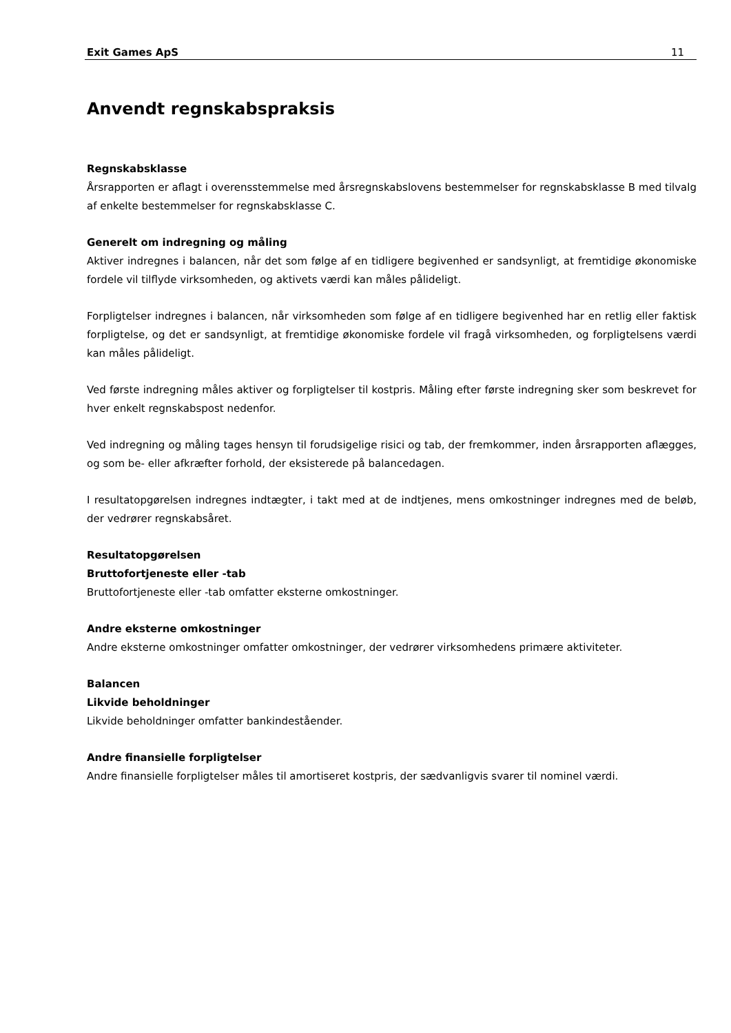Exit Games ApS 11
Anvendt regnskabspraksis
Regnskabsklasse
Årsrapporten er aflagt i overensstemmelse med årsregnskabslovens bestemmelser for regnskabsklasse B med tilvalg af enkelte bestemmelser for regnskabsklasse C.
Generelt om indregning og måling
Aktiver indregnes i balancen, når det som følge af en tidligere begivenhed er sandsynligt, at fremtidige økonomiske fordele vil tilflyde virksomheden, og aktivets værdi kan måles pålideligt.
Forpligtelser indregnes i balancen, når virksomheden som følge af en tidligere begivenhed har en retlig eller faktisk forpligtelse, og det er sandsynligt, at fremtidige økonomiske fordele vil fragå virksomheden, og forpligtelsens værdi kan måles pålideligt.
Ved første indregning måles aktiver og forpligtelser til kostpris. Måling efter første indregning sker som beskrevet for hver enkelt regnskabspost nedenfor.
Ved indregning og måling tages hensyn til forudsigelige risici og tab, der fremkommer, inden årsrapporten aflægges, og som be- eller afkræfter forhold, der eksisterede på balancedagen.
I resultatopgørelsen indregnes indtægter, i takt med at de indtjenes, mens omkostninger indregnes med de beløb, der vedrører regnskabsåret.
Resultatopgørelsen
Bruttofortjeneste eller -tab
Bruttofortjeneste eller -tab omfatter eksterne omkostninger.
Andre eksterne omkostninger
Andre eksterne omkostninger omfatter omkostninger, der vedrører virksomhedens primære aktiviteter.
Balancen
Likvide beholdninger
Likvide beholdninger omfatter bankindeståender.
Andre finansielle forpligtelser
Andre finansielle forpligtelser måles til amortiseret kostpris, der sædvanligvis svarer til nominel værdi.